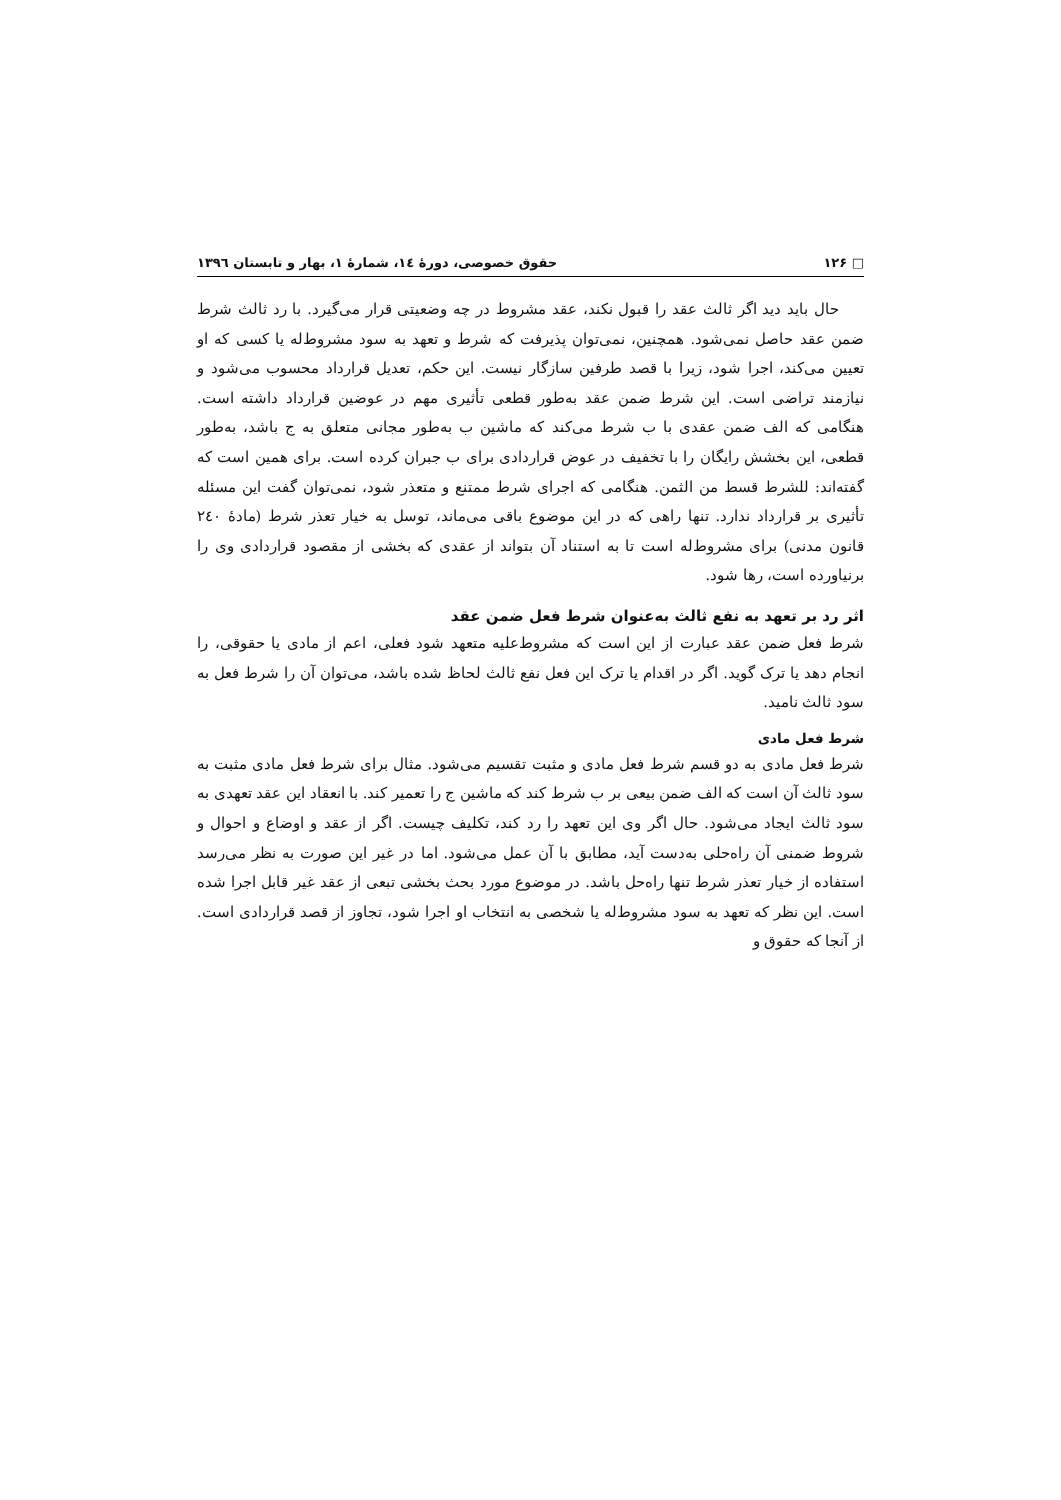□ ۱۲۶ حقوق خصوصی، دورهٔ ١٤، شمارهٔ ١، بهار و تابستان ١٣٩٦
حال باید دید اگر ثالث عقد را قبول نکند، عقد مشروط در چه وضعیتی قرار می‌گیرد. با رد ثالث شرط ضمن عقد حاصل نمی‌شود. همچنین، نمی‌توان پذیرفت که شرط و تعهد به سود مشروط‌له یا کسی که او تعیین می‌کند، اجرا شود، زیرا با قصد طرفین سازگار نیست. این حکم، تعدیل قرارداد محسوب می‌شود و نیازمند تراضی است. این شرط ضمن عقد به‌طور قطعی تأثیری مهم در عوضین قرارداد داشته است. هنگامی که الف ضمن عقدی با ب شرط می‌کند که ماشین ب به‌طور مجانی متعلق به ج باشد، به‌طور قطعی، این بخشش رایگان را با تخفیف در عوض قراردادی برای ب جبران کرده است. برای همین است که گفته‌اند: للشرط قسط من الثمن. هنگامی که اجرای شرط ممتنع و متعذر شود، نمی‌توان گفت این مسئله تأثیری بر قرارداد ندارد. تنها راهی که در این موضوع باقی می‌ماند، توسل به خیار تعذر شرط (مادهٔ ٢٤٠ قانون مدنی) برای مشروط‌له است تا به استناد آن بتواند از عقدی که بخشی از مقصود قراردادی وی را برنیاورده است، رها شود.
اثر رد بر تعهد به نفع ثالث به‌عنوان شرط فعل ضمن عقد
شرط فعل ضمن عقد عبارت از این است که مشروط‌علیه متعهد شود فعلی، اعم از مادی یا حقوقی، را انجام دهد یا ترک گوید. اگر در اقدام یا ترک این فعل نفع ثالث لحاظ شده باشد، می‌توان آن را شرط فعل به سود ثالث نامید.
شرط فعل مادی
شرط فعل مادی به دو قسم شرط فعل مادی و مثبت تقسیم می‌شود. مثال برای شرط فعل مادی مثبت به سود ثالث آن است که الف ضمن بیعی بر ب شرط کند که ماشین ج را تعمیر کند. با انعقاد این عقد تعهدی به سود ثالث ایجاد می‌شود. حال اگر وی این تعهد را رد کند، تکلیف چیست. اگر از عقد و اوضاع و احوال و شروط ضمنی آن راه‌حلی به‌دست آید، مطابق با آن عمل می‌شود. اما در غیر این صورت به نظر می‌رسد استفاده از خیار تعذر شرط تنها راه‌حل باشد. در موضوع مورد بحث بخشی تبعی از عقد غیر قابل اجرا شده است. این نظر که تعهد به سود مشروط‌له یا شخصی به انتخاب او اجرا شود، تجاوز از قصد قراردادی است. از آنجا که حقوق و